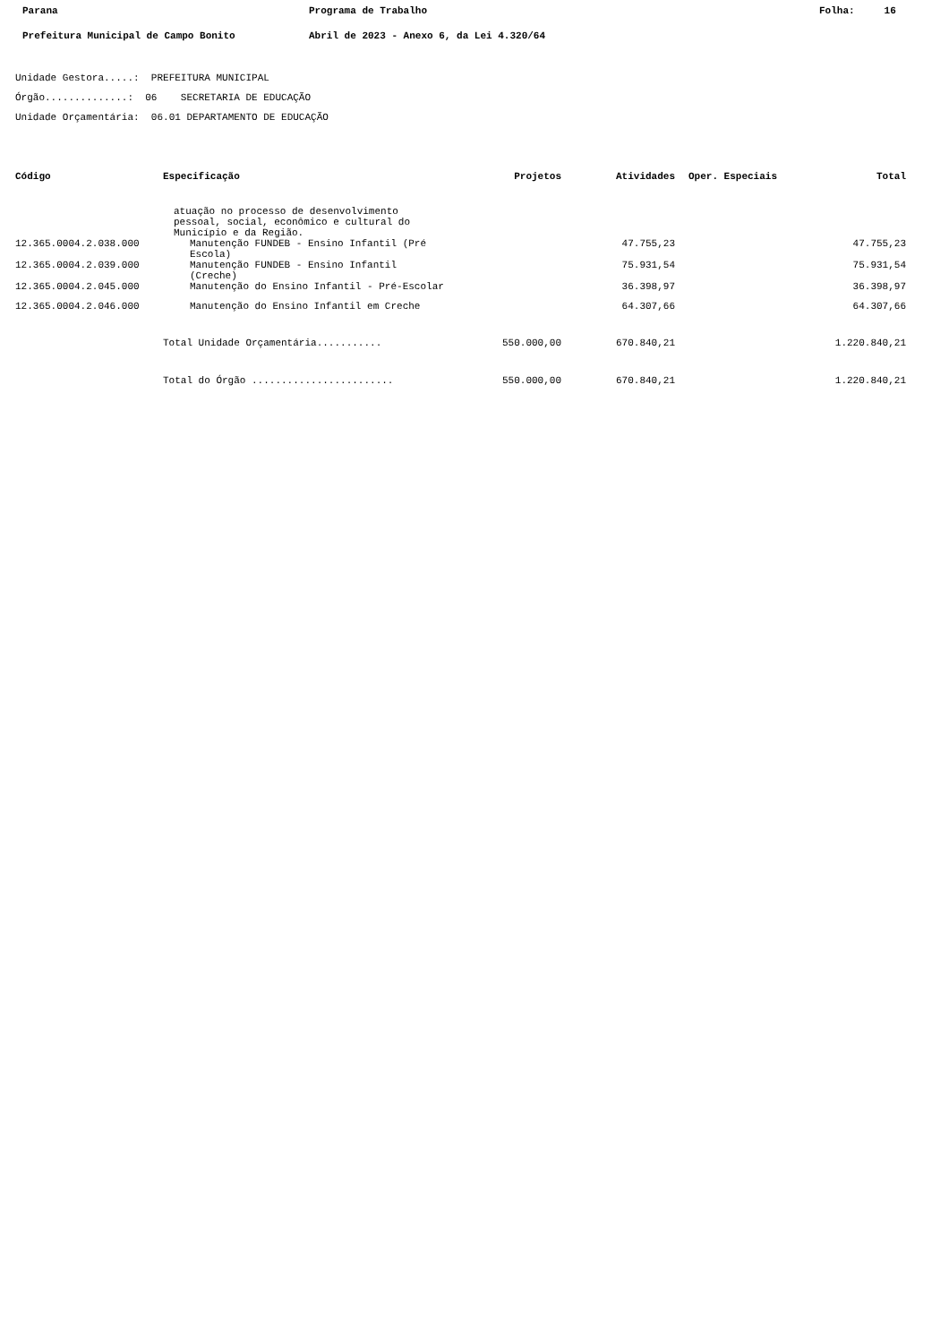Parana Programa de Trabalho Folha: 16
Prefeitura Municipal de Campo Bonito Abril de 2023 - Anexo 6, da Lei 4.320/64
Unidade Gestora.....: PREFEITURA MUNICIPAL
Órgão..............: 06 SECRETARIA DE EDUCAÇÃO
Unidade Orçamentária: 06.01 DEPARTAMENTO DE EDUCAÇÃO
| Código | Especificação | Projetos | Atividades | Oper. Especiais | Total |
| --- | --- | --- | --- | --- | --- |
| | atuação no processo de desenvolvimento pessoal, social, econômico e cultural do Município e da Região. | | | | |
| 12.365.0004.2.038.000 | Manutenção FUNDEB - Ensino Infantil (Pré Escola) | | 47.755,23 | | 47.755,23 |
| 12.365.0004.2.039.000 | Manutenção FUNDEB - Ensino Infantil (Creche) | | 75.931,54 | | 75.931,54 |
| 12.365.0004.2.045.000 | Manutenção do Ensino Infantil - Pré-Escolar | | 36.398,97 | | 36.398,97 |
| 12.365.0004.2.046.000 | Manutenção do Ensino Infantil em Creche | | 64.307,66 | | 64.307,66 |
| | Total Unidade Orçamentária........... | 550.000,00 | 670.840,21 | | 1.220.840,21 |
| | Total do Órgão ........................ | 550.000,00 | 670.840,21 | | 1.220.840,21 |